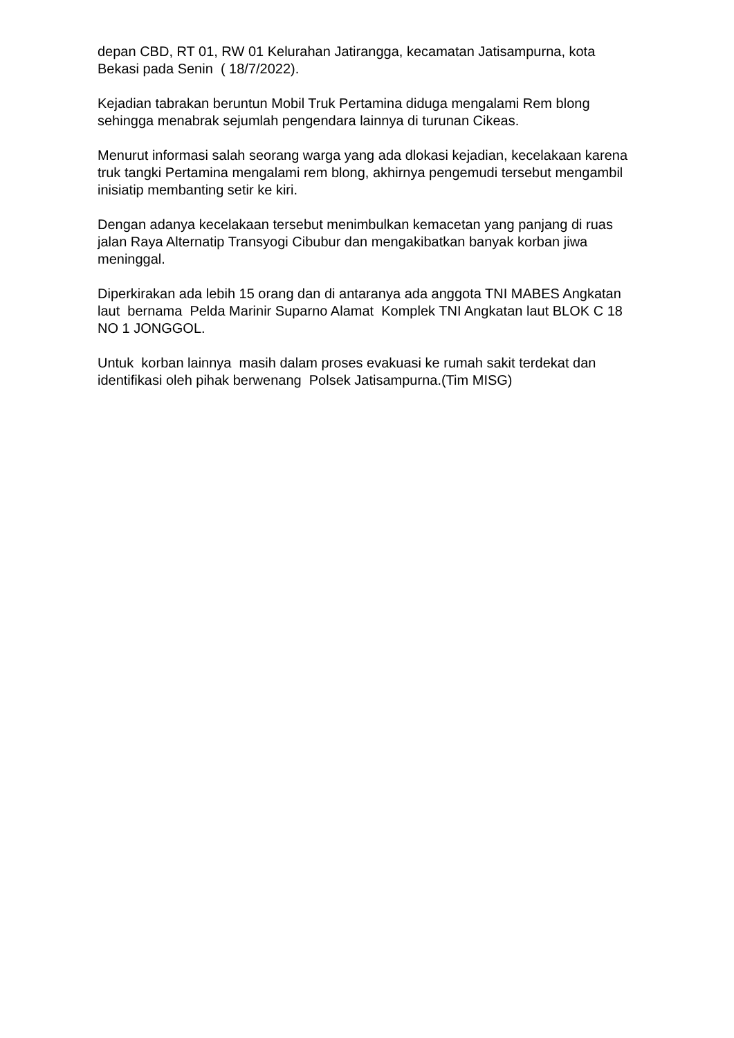depan CBD, RT 01, RW 01 Kelurahan Jatirangga, kecamatan Jatisampurna, kota Bekasi pada Senin ( 18/7/2022).
Kejadian tabrakan beruntun Mobil Truk Pertamina diduga mengalami Rem blong sehingga menabrak sejumlah pengendara lainnya di turunan Cikeas.
Menurut informasi salah seorang warga yang ada dlokasi kejadian, kecelakaan karena truk tangki Pertamina mengalami rem blong, akhirnya pengemudi tersebut mengambil inisiatip membanting setir ke kiri.
Dengan adanya kecelakaan tersebut menimbulkan kemacetan yang panjang di ruas jalan Raya Alternatip Transyogi Cibubur dan mengakibatkan banyak korban jiwa meninggal.
Diperkirakan ada lebih 15 orang dan di antaranya ada anggota TNI MABES Angkatan laut bernama Pelda Marinir Suparno Alamat Komplek TNI Angkatan laut BLOK C 18 NO 1 JONGGOL.
Untuk korban lainnya masih dalam proses evakuasi ke rumah sakit terdekat dan identifikasi oleh pihak berwenang Polsek Jatisampurna.(Tim MISG)